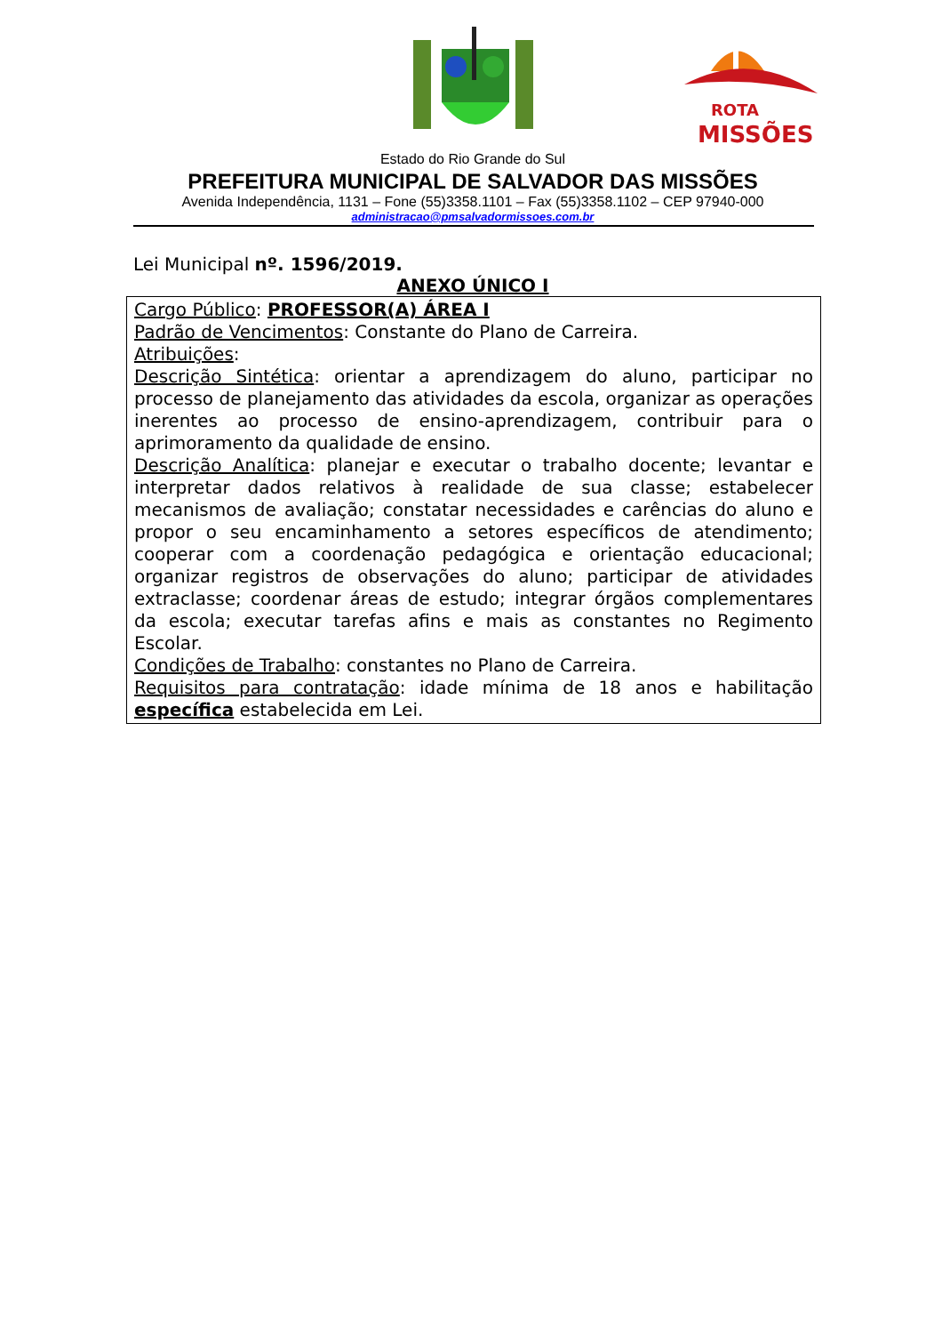ROTA
MISSÕES
Estado do Rio Grande do Sul
PREFEITURA MUNICIPAL DE SALVADOR DAS MISSÕES
Avenida Independência, 1131 – Fone (55)3358.1101 – Fax (55)3358.1102 – CEP 97940-000
administracao@pmsalvadormissoes.com.br
Lei Municipal nº. 1596/2019.
ANEXO ÚNICO I
| Cargo Público : PROFESSOR(A) ÁREA I Padrão de Vencimentos : Constante do Plano de Carreira. Atribuições : Descrição Sintética : orientar a aprendizagem do aluno, participar no processo de planejamento das atividades da escola, organizar as operações inerentes ao processo de ensino-aprendizagem, contribuir para o aprimoramento da qualidade de ensino. Descrição Analítica : planejar e executar o trabalho docente; levantar e interpretar dados relativos à realidade de sua classe; estabelecer mecanismos de avaliação; constatar necessidades e carências do aluno e propor o seu encaminhamento a setores específicos de atendimento; cooperar com a coordenação pedagógica e orientação educacional; organizar registros de observações do aluno; participar de atividades extraclasse; coordenar áreas de estudo; integrar órgãos complementares da escola; executar tarefas afins e mais as constantes no Regimento Escolar. Condições de Trabalho : constantes no Plano de Carreira. Requisitos para contratação : idade mínima de 18 anos e habilitação específica estabelecida em Lei. |